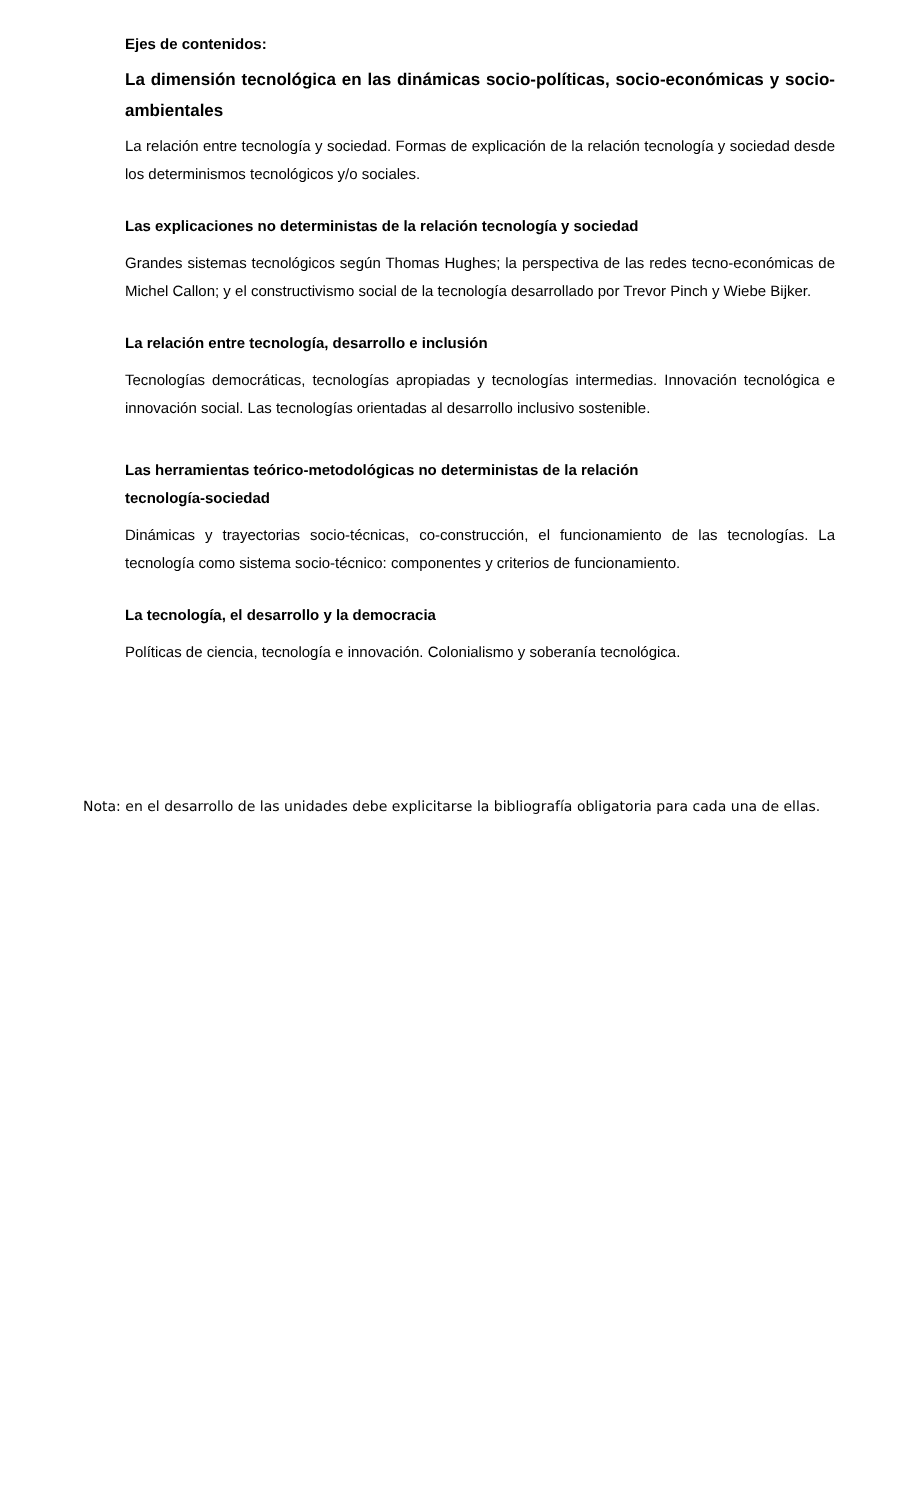Ejes de contenidos:
La dimensión tecnológica en las dinámicas socio-políticas, socio-económicas y socio-ambientales
La relación entre tecnología y sociedad. Formas de explicación de la relación tecnología y sociedad desde los determinismos tecnológicos y/o sociales.
Las explicaciones no deterministas de la relación tecnología y sociedad
Grandes sistemas tecnológicos según Thomas Hughes; la perspectiva de las redes tecno-económicas de Michel Callon; y el constructivismo social de la tecnología desarrollado por Trevor Pinch y Wiebe Bijker.
La relación entre tecnología, desarrollo e inclusión
Tecnologías democráticas, tecnologías apropiadas y tecnologías intermedias. Innovación tecnológica e innovación social. Las tecnologías orientadas al desarrollo inclusivo sostenible.
Las herramientas teórico-metodológicas no deterministas de la relación
tecnología-sociedad
Dinámicas y trayectorias socio-técnicas, co-construcción, el funcionamiento de las tecnologías. La tecnología como sistema socio-técnico: componentes y criterios de funcionamiento.
La tecnología, el desarrollo y la democracia
Políticas de ciencia, tecnología e innovación. Colonialismo y soberanía tecnológica.
Nota: en el desarrollo de las unidades debe explicitarse la bibliografía obligatoria para cada una de ellas.